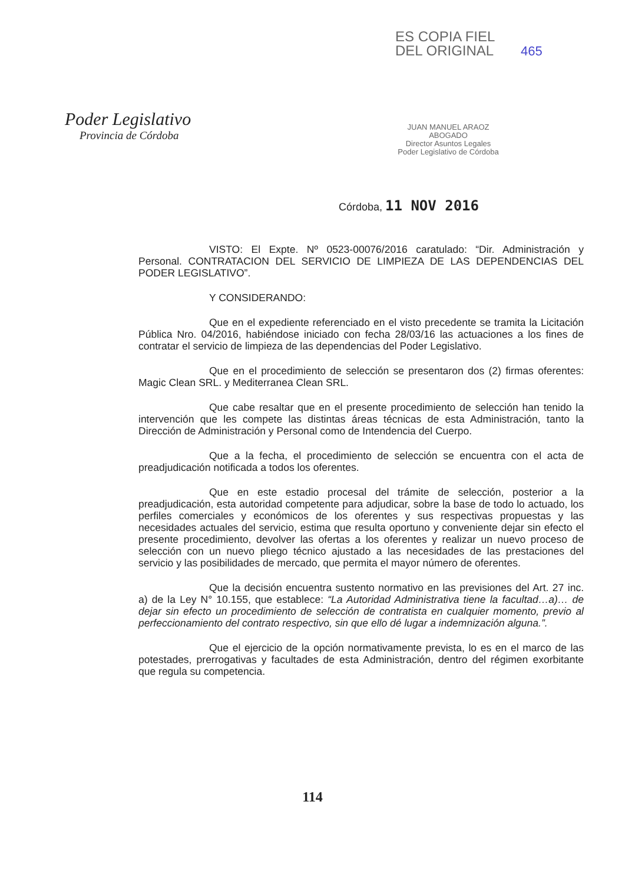Poder Legislativo
Provincia de Córdoba
ES COPIA FIEL
DEL ORIGINAL 465
JUAN MANUEL ARAOZ
ABOGADO
Director Asuntos Legales
Poder Legislativo de Córdoba
Córdoba, 11 NOV 2016
VISTO: El Expte. Nº 0523-00076/2016 caratulado: “Dir. Administración y Personal. CONTRATACION DEL SERVICIO DE LIMPIEZA DE LAS DEPENDENCIAS DEL PODER LEGISLATIVO”.
Y CONSIDERANDO:
Que en el expediente referenciado en el visto precedente se tramita la Licitación Pública Nro. 04/2016, habiéndose iniciado con fecha 28/03/16 las actuaciones a los fines de contratar el servicio de limpieza de las dependencias del Poder Legislativo.
Que en el procedimiento de selección se presentaron dos (2) firmas oferentes: Magic Clean SRL. y Mediterranea Clean SRL.
Que cabe resaltar que en el presente procedimiento de selección han tenido la intervención que les compete las distintas áreas técnicas de esta Administración, tanto la Dirección de Administración y Personal como de Intendencia del Cuerpo.
Que a la fecha, el procedimiento de selección se encuentra con el acta de preadjudicación notificada a todos los oferentes.
Que en este estadio procesal del trámite de selección, posterior a la preadjudicación, esta autoridad competente para adjudicar, sobre la base de todo lo actuado, los perfiles comerciales y económicos de los oferentes y sus respectivas propuestas y las necesidades actuales del servicio, estima que resulta oportuno y conveniente dejar sin efecto el presente procedimiento, devolver las ofertas a los oferentes y realizar un nuevo proceso de selección con un nuevo pliego técnico ajustado a las necesidades de las prestaciones del servicio y las posibilidades de mercado, que permita el mayor número de oferentes.
Que la decisión encuentra sustento normativo en las previsiones del Art. 27 inc. a) de la Ley N° 10.155, que establece: “La Autoridad Administrativa tiene la facultad…a)… de dejar sin efecto un procedimiento de selección de contratista en cualquier momento, previo al perfeccionamiento del contrato respectivo, sin que ello dé lugar a indemnización alguna.”.
Que el ejercicio de la opción normativamente prevista, lo es en el marco de las potestades, prerrogativas y facultades de esta Administración, dentro del régimen exorbitante que regula su competencia.
114